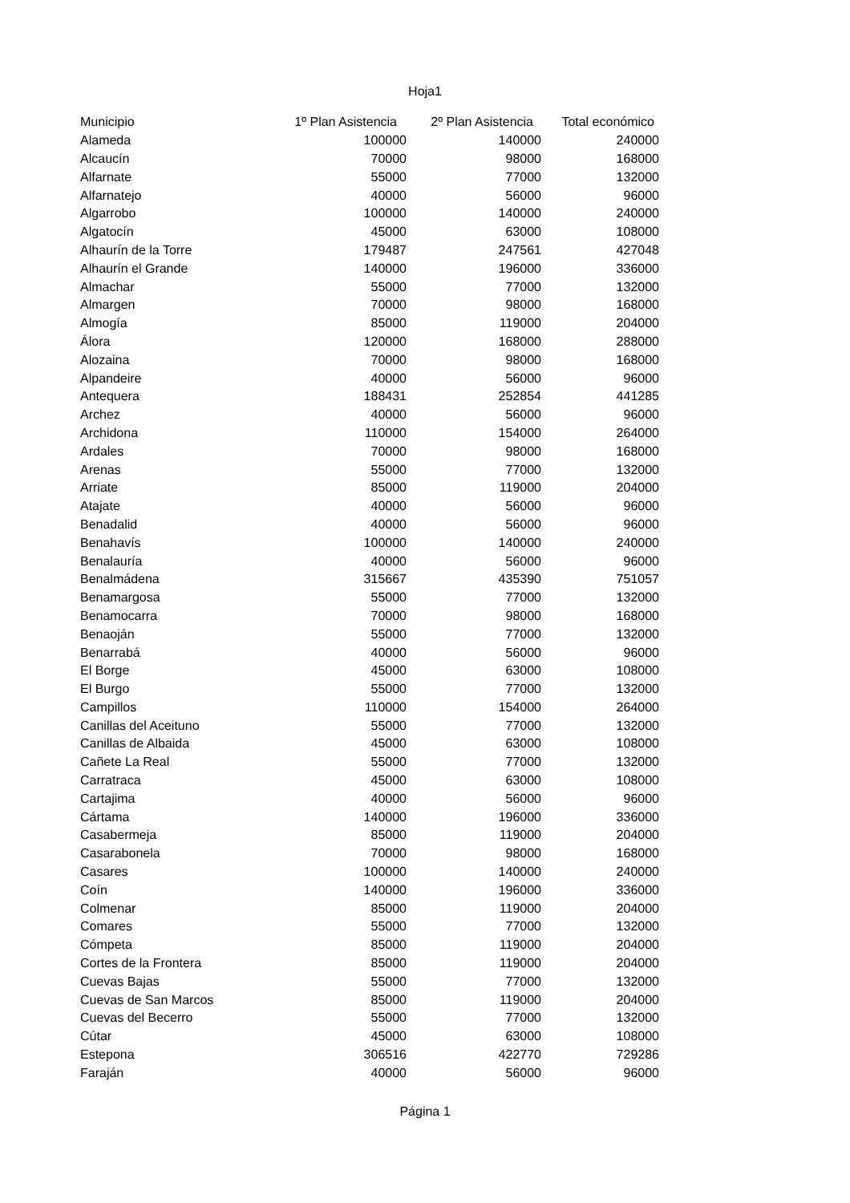Hoja1
| Municipio | 1º Plan Asistencia | 2º Plan Asistencia | Total económico |
| --- | --- | --- | --- |
| Alameda | 100000 | 140000 | 240000 |
| Alcaucín | 70000 | 98000 | 168000 |
| Alfarnate | 55000 | 77000 | 132000 |
| Alfarnatejo | 40000 | 56000 | 96000 |
| Algarrobo | 100000 | 140000 | 240000 |
| Algatocín | 45000 | 63000 | 108000 |
| Alhaurín de la Torre | 179487 | 247561 | 427048 |
| Alhaurín el Grande | 140000 | 196000 | 336000 |
| Almachar | 55000 | 77000 | 132000 |
| Almargen | 70000 | 98000 | 168000 |
| Almogía | 85000 | 119000 | 204000 |
| Álora | 120000 | 168000 | 288000 |
| Alozaina | 70000 | 98000 | 168000 |
| Alpandeire | 40000 | 56000 | 96000 |
| Antequera | 188431 | 252854 | 441285 |
| Archez | 40000 | 56000 | 96000 |
| Archidona | 110000 | 154000 | 264000 |
| Ardales | 70000 | 98000 | 168000 |
| Arenas | 55000 | 77000 | 132000 |
| Arriate | 85000 | 119000 | 204000 |
| Atajate | 40000 | 56000 | 96000 |
| Benadalid | 40000 | 56000 | 96000 |
| Benahavís | 100000 | 140000 | 240000 |
| Benalauría | 40000 | 56000 | 96000 |
| Benalmádena | 315667 | 435390 | 751057 |
| Benamargosa | 55000 | 77000 | 132000 |
| Benamocarra | 70000 | 98000 | 168000 |
| Benaoján | 55000 | 77000 | 132000 |
| Benarrabá | 40000 | 56000 | 96000 |
| El Borge | 45000 | 63000 | 108000 |
| El Burgo | 55000 | 77000 | 132000 |
| Campillos | 110000 | 154000 | 264000 |
| Canillas del Aceituno | 55000 | 77000 | 132000 |
| Canillas de Albaida | 45000 | 63000 | 108000 |
| Cañete La Real | 55000 | 77000 | 132000 |
| Carratraca | 45000 | 63000 | 108000 |
| Cartajima | 40000 | 56000 | 96000 |
| Cártama | 140000 | 196000 | 336000 |
| Casabermeja | 85000 | 119000 | 204000 |
| Casarabonela | 70000 | 98000 | 168000 |
| Casares | 100000 | 140000 | 240000 |
| Coín | 140000 | 196000 | 336000 |
| Colmenar | 85000 | 119000 | 204000 |
| Comares | 55000 | 77000 | 132000 |
| Cómpeta | 85000 | 119000 | 204000 |
| Cortes de la Frontera | 85000 | 119000 | 204000 |
| Cuevas Bajas | 55000 | 77000 | 132000 |
| Cuevas de San Marcos | 85000 | 119000 | 204000 |
| Cuevas del Becerro | 55000 | 77000 | 132000 |
| Cútar | 45000 | 63000 | 108000 |
| Estepona | 306516 | 422770 | 729286 |
| Faraján | 40000 | 56000 | 96000 |
Página 1